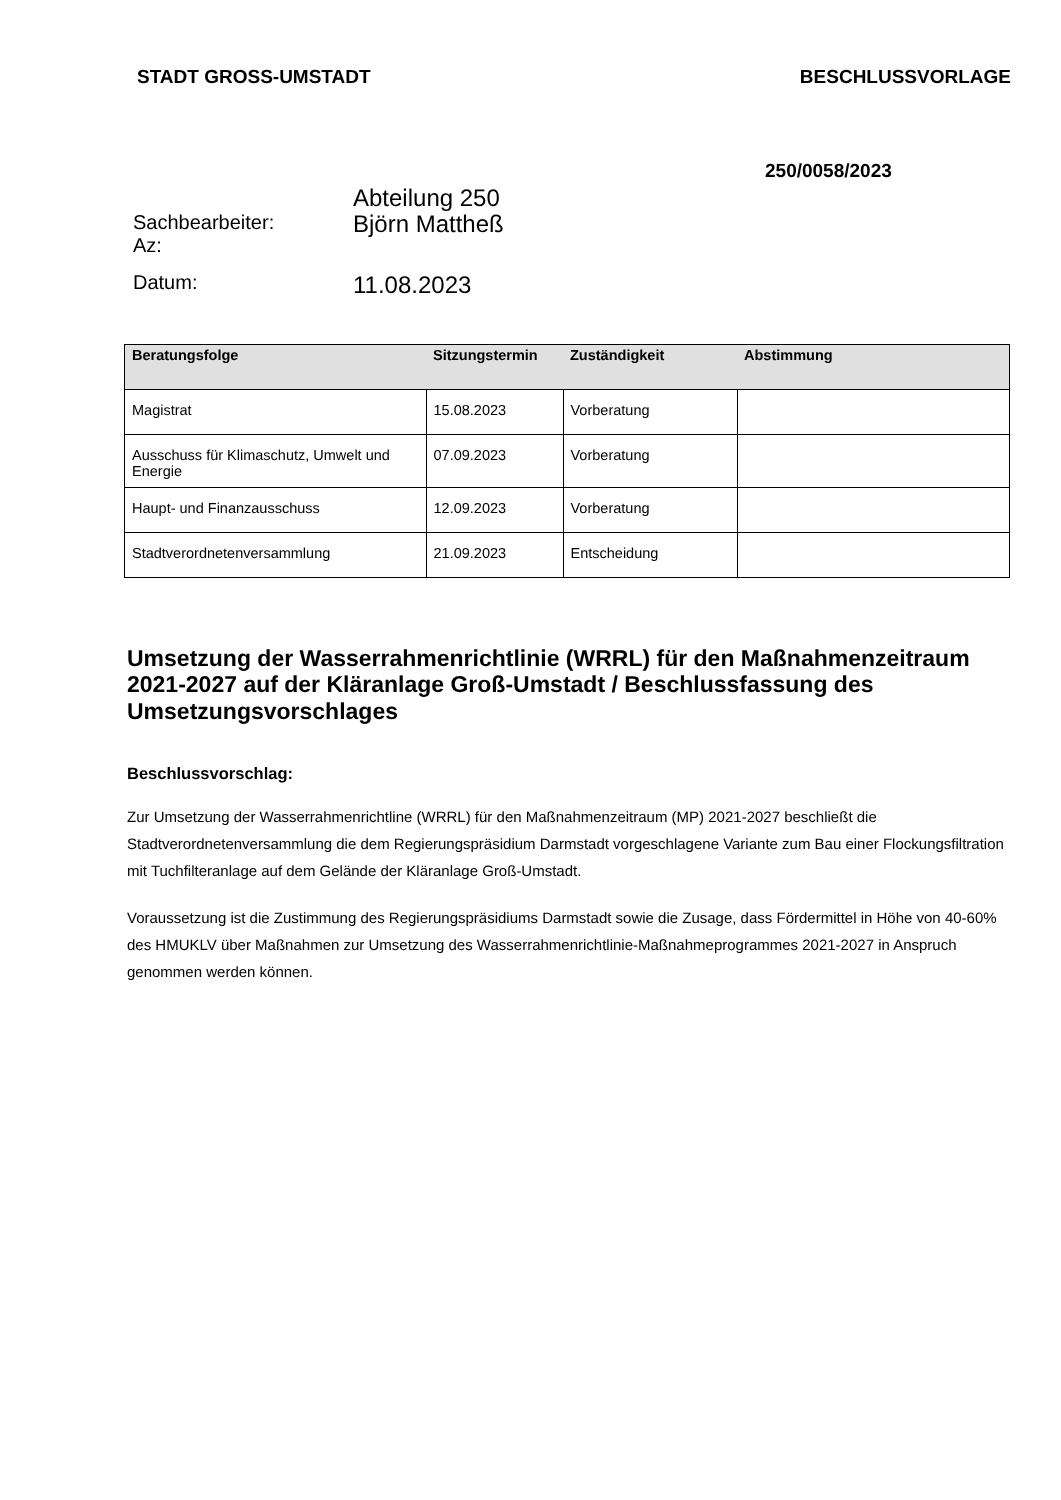STADT GROSS-UMSTADT BESCHLUSSVORLAGE
250/0058/2023
Sachbearbeiter:
Az:
Abteilung 250
Björn Mattheß
Datum:
11.08.2023
| Beratungsfolge | Sitzungstermin | Zuständigkeit | Abstimmung |
| --- | --- | --- | --- |
| Magistrat | 15.08.2023 | Vorberatung | |
| Ausschuss für Klimaschutz, Umwelt und Energie | 07.09.2023 | Vorberatung | |
| Haupt- und Finanzausschuss | 12.09.2023 | Vorberatung | |
| Stadtverordnetenversammlung | 21.09.2023 | Entscheidung | |
Umsetzung der Wasserrahmenrichtlinie (WRRL) für den Maßnahmenzeitraum 2021-2027 auf der Kläranlage Groß-Umstadt / Beschlussfassung des Umsetzungsvorschlages
Beschlussvorschlag:
Zur Umsetzung der Wasserrahmenrichtline (WRRL) für den Maßnahmenzeitraum (MP) 2021-2027 beschließt die Stadtverordnetenversammlung die dem Regierungspräsidium Darmstadt vorgeschlagene Variante zum Bau einer Flockungsfiltration mit Tuchfilteranlage auf dem Gelände der Kläranlage Groß-Umstadt.
Voraussetzung ist die Zustimmung des Regierungspräsidiums Darmstadt sowie die Zusage, dass Fördermittel in Höhe von 40-60% des HMUKLV über Maßnahmen zur Umsetzung des Wasserrahmenrichtlinie-Maßnahmeprogrammes 2021-2027 in Anspruch genommen werden können.